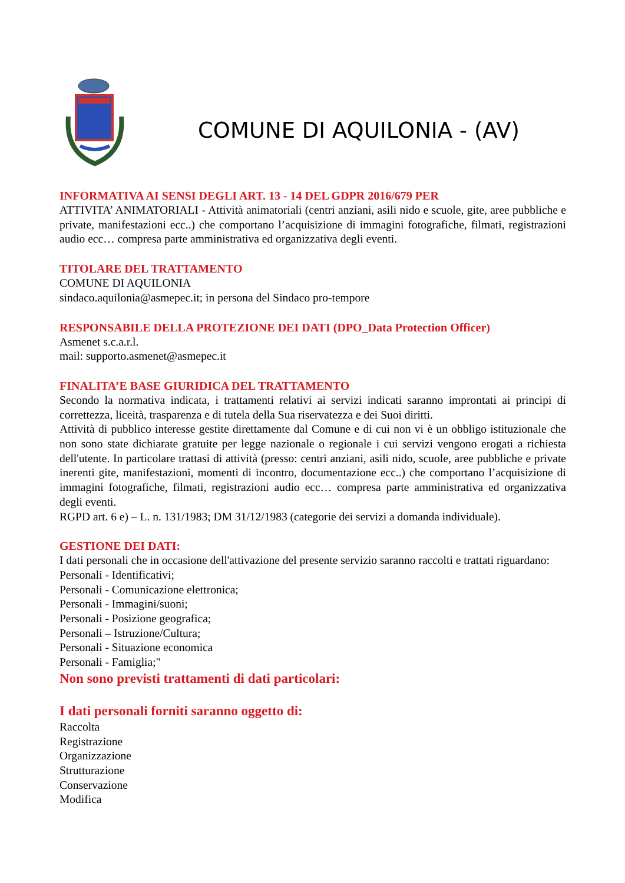COMUNE DI AQUILONIA - (AV)
INFORMATIVA AI SENSI DEGLI ART. 13 - 14 DEL GDPR 2016/679 PER
ATTIVITA’ ANIMATORIALI - Attività animatoriali (centri anziani, asili nido e scuole, gite, aree pubbliche e private, manifestazioni ecc..) che comportano l’acquisizione di immagini fotografiche, filmati, registrazioni audio ecc… compresa parte amministrativa ed organizzativa degli eventi.
TITOLARE DEL TRATTAMENTO
COMUNE DI AQUILONIA
sindaco.aquilonia@asmepec.it; in persona del Sindaco pro-tempore
RESPONSABILE DELLA PROTEZIONE DEI DATI (DPO_Data Protection Officer)
Asmenet s.c.a.r.l.
mail: supporto.asmenet@asmepec.it
FINALITA’E BASE GIURIDICA DEL TRATTAMENTO
Secondo la normativa indicata, i trattamenti relativi ai servizi indicati saranno improntati ai principi di correttezza, liceità, trasparenza e di tutela della Sua riservatezza e dei Suoi diritti.
Attività di pubblico interesse gestite direttamente dal Comune e di cui non vi è un obbligo istituzionale che non sono state dichiarate gratuite per legge nazionale o regionale i cui servizi vengono erogati a richiesta dell'utente. In particolare trattasi di attività (presso: centri anziani, asili nido, scuole, aree pubbliche e private inerenti gite, manifestazioni, momenti di incontro, documentazione ecc..) che comportano l’acquisizione di immagini fotografiche, filmati, registrazioni audio ecc… compresa parte amministrativa ed organizzativa degli eventi.
RGPD art. 6 e) – L. n. 131/1983; DM 31/12/1983 (categorie dei servizi a domanda individuale).
GESTIONE DEI DATI:
I dati personali che in occasione dell'attivazione del presente servizio saranno raccolti e trattati riguardano:
Personali - Identificativi;
Personali - Comunicazione elettronica;
Personali - Immagini/suoni;
Personali - Posizione geografica;
Personali – Istruzione/Cultura;
Personali - Situazione economica
Personali - Famiglia;"
Non sono previsti trattamenti di dati particolari:
I dati personali forniti saranno oggetto di:
Raccolta
Registrazione
Organizzazione
Strutturazione
Conservazione
Modifica